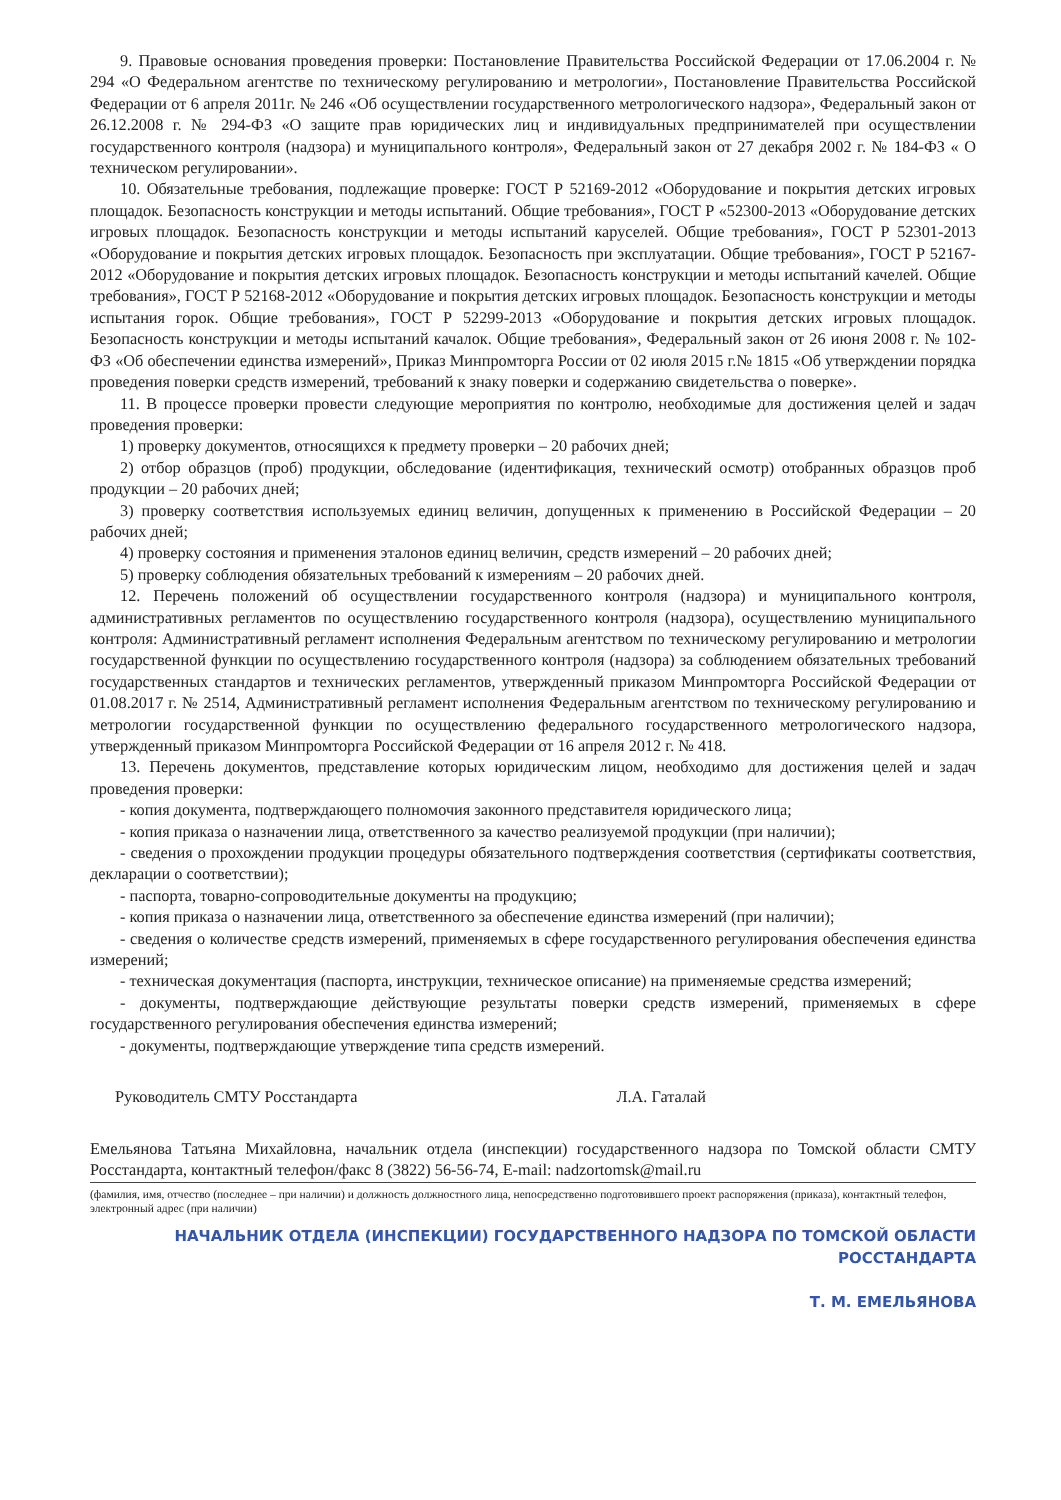9. Правовые основания проведения проверки: Постановление Правительства Российской Федерации от 17.06.2004 г. № 294 «О Федеральном агентстве по техническому регулированию и метрологии», Постановление Правительства Российской Федерации от 6 апреля 2011г. № 246 «Об осуществлении государственного метрологического надзора», Федеральный закон от 26.12.2008 г. № 294-ФЗ «О защите прав юридических лиц и индивидуальных предпринимателей при осуществлении государственного контроля (надзора) и муниципального контроля», Федеральный закон от 27 декабря 2002 г. № 184-ФЗ « О техническом регулировании».
10. Обязательные требования, подлежащие проверке: ГОСТ Р 52169-2012 «Оборудование и покрытия детских игровых площадок. Безопасность конструкции и методы испытаний. Общие требования», ГОСТ Р «52300-2013 «Оборудование детских игровых площадок. Безопасность конструкции и методы испытаний каруселей. Общие требования», ГОСТ Р 52301-2013 «Оборудование и покрытия детских игровых площадок. Безопасность при эксплуатации. Общие требования», ГОСТ Р 52167-2012 «Оборудование и покрытия детских игровых площадок. Безопасность конструкции и методы испытаний качелей. Общие требования», ГОСТ Р 52168-2012 «Оборудование и покрытия детских игровых площадок. Безопасность конструкции и методы испытания горок. Общие требования», ГОСТ Р 52299-2013 «Оборудование и покрытия детских игровых площадок. Безопасность конструкции и методы испытаний качалок. Общие требования», Федеральный закон от 26 июня 2008 г. № 102-ФЗ «Об обеспечении единства измерений», Приказ Минпромторга России от 02 июля 2015 г.№ 1815 «Об утверждении порядка проведения поверки средств измерений, требований к знаку поверки и содержанию свидетельства о поверке».
11. В процессе проверки провести следующие мероприятия по контролю, необходимые для достижения целей и задач проведения проверки:
1) проверку документов, относящихся к предмету проверки – 20 рабочих дней;
2) отбор образцов (проб) продукции, обследование (идентификация, технический осмотр) отобранных образцов проб продукции – 20 рабочих дней;
3) проверку соответствия используемых единиц величин, допущенных к применению в Российской Федерации – 20 рабочих дней;
4) проверку состояния и применения эталонов единиц величин, средств измерений – 20 рабочих дней;
5) проверку соблюдения обязательных требований к измерениям – 20 рабочих дней.
12. Перечень положений об осуществлении государственного контроля (надзора) и муниципального контроля, административных регламентов по осуществлению государственного контроля (надзора), осуществлению муниципального контроля: Административный регламент исполнения Федеральным агентством по техническому регулированию и метрологии государственной функции по осуществлению государственного контроля (надзора) за соблюдением обязательных требований государственных стандартов и технических регламентов, утвержденный приказом Минпромторга Российской Федерации от 01.08.2017 г. № 2514, Административный регламент исполнения Федеральным агентством по техническому регулированию и метрологии государственной функции по осуществлению федерального государственного метрологического надзора, утвержденный приказом Минпромторга Российской Федерации от 16 апреля 2012 г. № 418.
13. Перечень документов, представление которых юридическим лицом, необходимо для достижения целей и задач проведения проверки:
- копия документа, подтверждающего полномочия законного представителя юридического лица;
- копия приказа о назначении лица, ответственного за качество реализуемой продукции (при наличии);
- сведения о прохождении продукции процедуры обязательного подтверждения соответствия (сертификаты соответствия, декларации о соответствии);
- паспорта, товарно-сопроводительные документы на продукцию;
- копия приказа о назначении лица, ответственного за обеспечение единства измерений (при наличии);
- сведения о количестве средств измерений, применяемых в сфере государственного регулирования обеспечения единства измерений;
- техническая документация (паспорта, инструкции, техническое описание) на применяемые средства измерений;
- документы, подтверждающие действующие результаты поверки средств измерений, применяемых в сфере государственного регулирования обеспечения единства измерений;
- документы, подтверждающие утверждение типа средств измерений.
Руководитель СМТУ Росстандарта Л.А. Гаталай
Емельянова Татьяна Михайловна, начальник отдела (инспекции) государственного надзора по Томской области СМТУ Росстандарта, контактный телефон/факс 8 (3822) 56-56-74, E-mail: nadzortomsk@mail.ru
(фамилия, имя, отчество (последнее – при наличии) и должность должностного лица, непосредственно подготовившего проект распоряжения (приказа), контактный телефон, электронный адрес (при наличии)
НАЧАЛЬНИК ОТДЕЛА (ИНСПЕКЦИИ) ГОСУДАРСТВЕННОГО НАДЗОРА ПО ТОМСКОЙ ОБЛАСТИ РОССТАНДАРТА
Т. М. ЕМЕЛЬЯНОВА